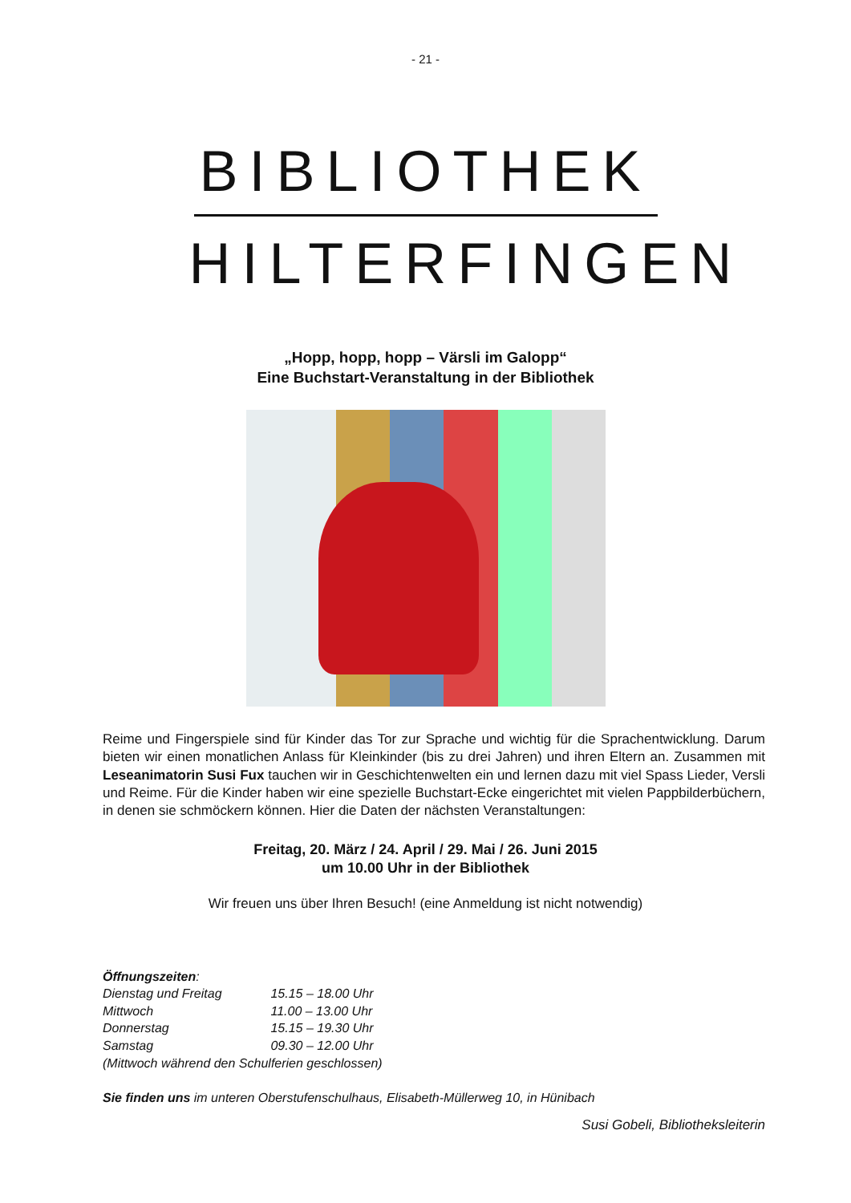- 21 -
BIBLIOTHEK
HILTERFINGEN
„Hopp, hopp, hopp – Värsli im Galopp“
Eine Buchstart-Veranstaltung in der Bibliothek
Reime und Fingerspiele sind für Kinder das Tor zur Sprache und wichtig für die Sprachentwicklung. Darum bieten wir einen monatlichen Anlass für Kleinkinder (bis zu drei Jahren) und ihren Eltern an. Zusammen mit Leseanimatorin Susi Fux tauchen wir in Geschichtenwelten ein und lernen dazu mit viel Spass Lieder, Versli und Reime. Für die Kinder haben wir eine spezielle Buchstart-Ecke eingerichtet mit vielen Pappbilderbüchern, in denen sie schmöckern können. Hier die Daten der nächsten Veranstaltungen:
Freitag, 20. März / 24. April / 29. Mai / 26. Juni 2015
um 10.00 Uhr in der Bibliothek
Wir freuen uns über Ihren Besuch! (eine Anmeldung ist nicht notwendig)
Öffnungszeiten:
Dienstag und Freitag 15.15 – 18.00 Uhr
Mittwoch 11.00 – 13.00 Uhr
Donnerstag 15.15 – 19.30 Uhr
Samstag 09.30 – 12.00 Uhr
(Mittwoch während den Schulferien geschlossen)
Sie finden uns im unteren Oberstufenschulhaus, Elisabeth-Müllerweg 10, in Hünibach
Susi Gobeli, Bibliotheksleiterin